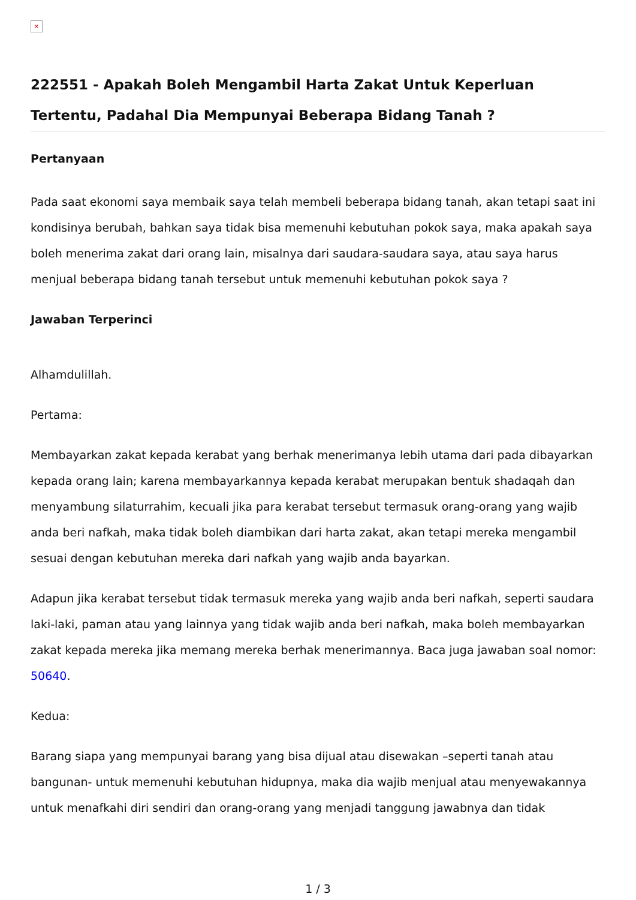×
222551 - Apakah Boleh Mengambil Harta Zakat Untuk Keperluan Tertentu, Padahal Dia Mempunyai Beberapa Bidang Tanah ?
Pertanyaan
Pada saat ekonomi saya membaik saya telah membeli beberapa bidang tanah, akan tetapi saat ini kondisinya berubah, bahkan saya tidak bisa memenuhi kebutuhan pokok saya, maka apakah saya boleh menerima zakat dari orang lain, misalnya dari saudara-saudara saya, atau saya harus menjual beberapa bidang tanah tersebut untuk memenuhi kebutuhan pokok saya ?
Jawaban Terperinci
Alhamdulillah.
Pertama:
Membayarkan zakat kepada kerabat yang berhak menerimanya lebih utama dari pada dibayarkan kepada orang lain; karena membayarkannya kepada kerabat merupakan bentuk shadaqah dan menyambung silaturrahim, kecuali jika para kerabat tersebut termasuk orang-orang yang wajib anda beri nafkah, maka tidak boleh diambikan dari harta zakat, akan tetapi mereka mengambil sesuai dengan kebutuhan mereka dari nafkah yang wajib anda bayarkan.
Adapun jika kerabat tersebut tidak termasuk mereka yang wajib anda beri nafkah, seperti saudara laki-laki, paman atau yang lainnya yang tidak wajib anda beri nafkah, maka boleh membayarkan zakat kepada mereka jika memang mereka berhak menerimannya. Baca juga jawaban soal nomor: 50640.
Kedua:
Barang siapa yang mempunyai barang yang bisa dijual atau disewakan –seperti tanah atau bangunan- untuk memenuhi kebutuhan hidupnya, maka dia wajib menjual atau menyewakannya untuk menafkahi diri sendiri dan orang-orang yang menjadi tanggung jawabnya dan tidak
1 / 3